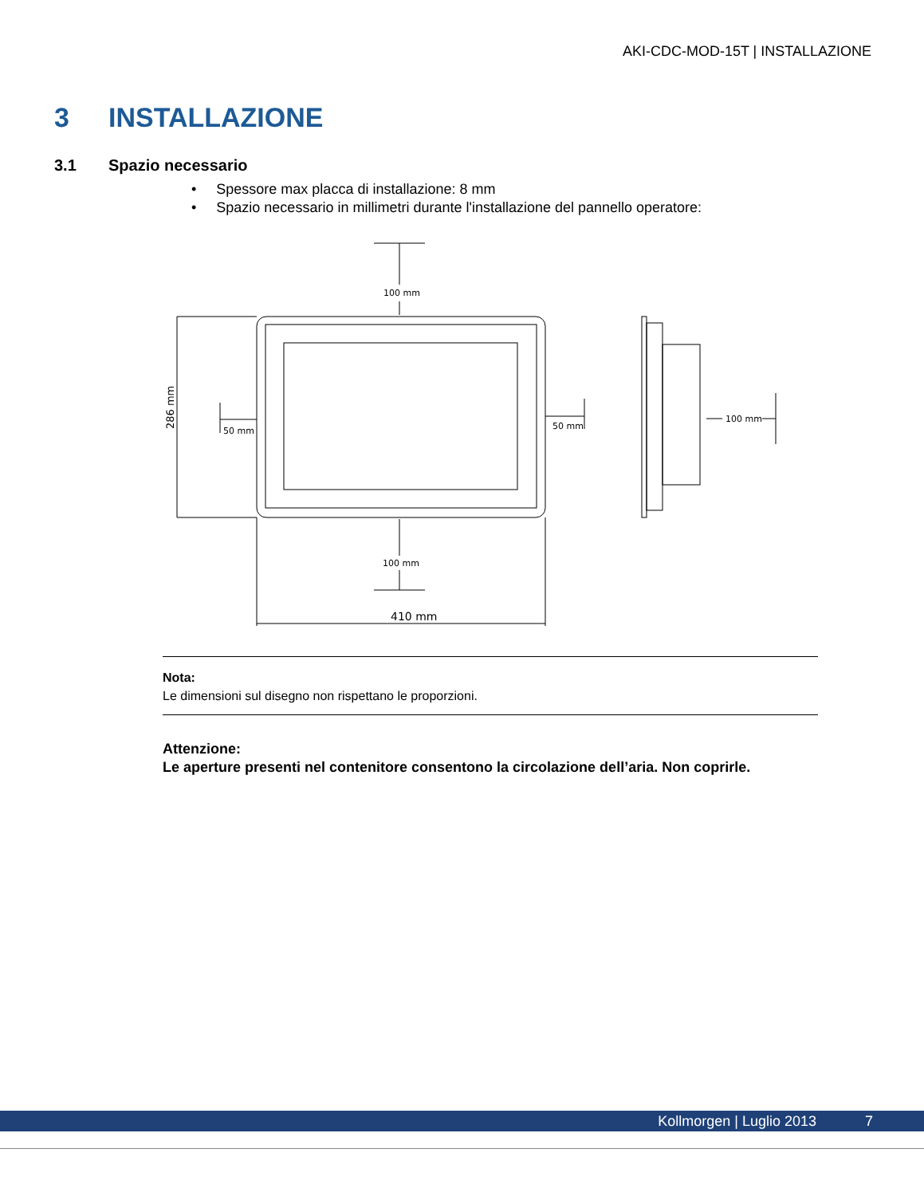AKI-CDC-MOD-15T | INSTALLAZIONE
3 INSTALLAZIONE
3.1 Spazio necessario
• Spessore max placca di installazione: 8 mm
• Spazio necessario in millimetri durante l'installazione del pannello operatore:
100 mm
286 mm
50 mm
50 mm
100 mm
410 mm
100 mm
Nota:
Le dimensioni sul disegno non rispettano le proporzioni.
Attenzione:
Le aperture presenti nel contenitore consentono la circolazione dell’aria. Non coprirle.
Kollmorgen | Luglio 2013 7